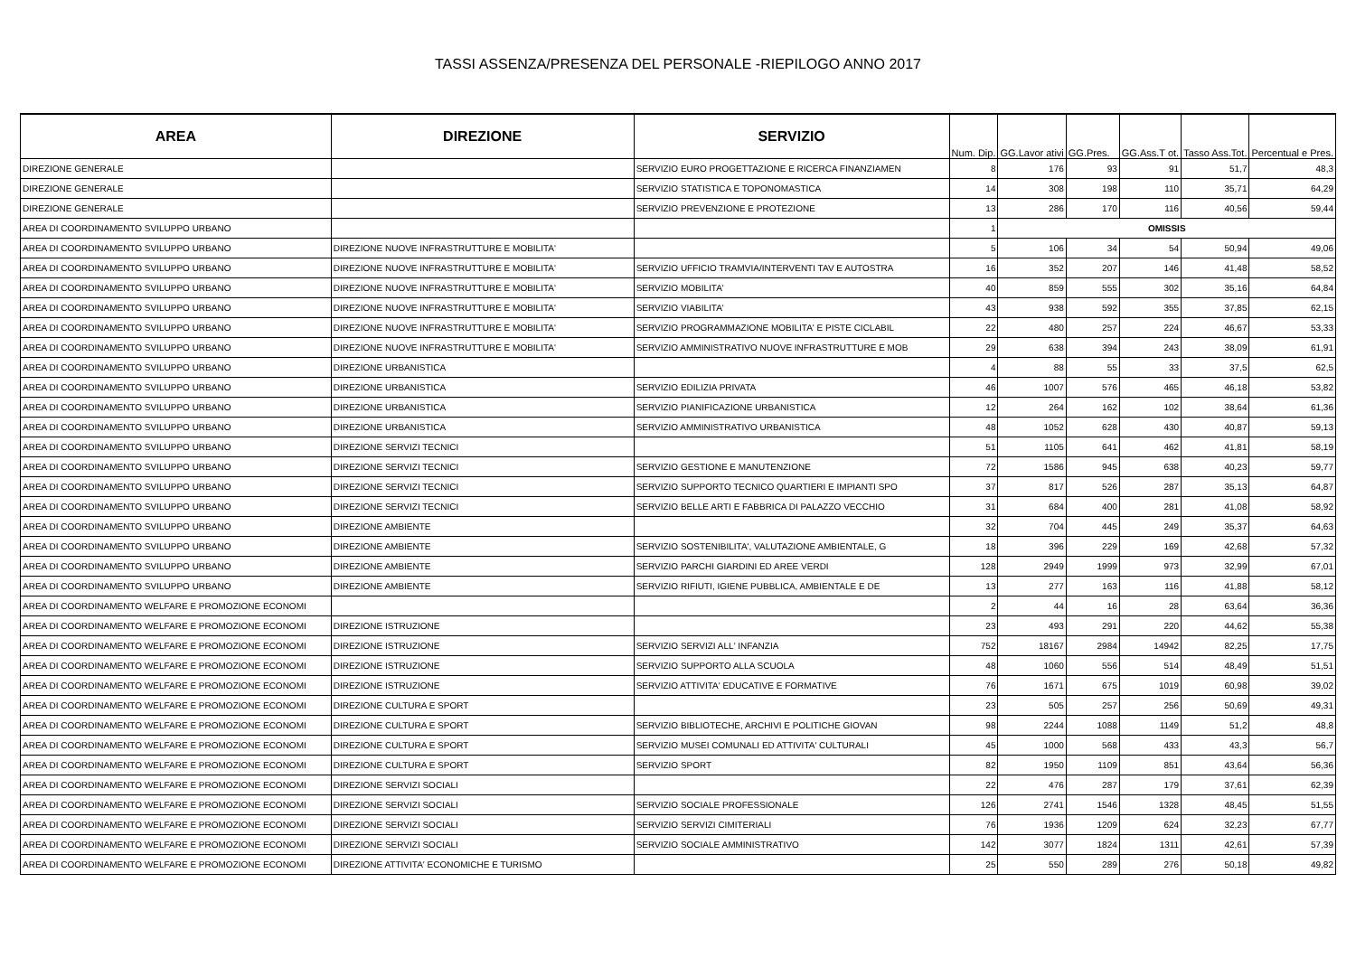TASSI ASSENZA/PRESENZA DEL PERSONALE -RIEPILOGO ANNO 2017
| AREA | DIREZIONE | SERVIZIO | Num. Dip. | GG.Lavor ativi | GG.Pres. | GG.Ass.T ot. | Tasso Ass.Tot. | Percentual e Pres. |
| --- | --- | --- | --- | --- | --- | --- | --- | --- |
| DIREZIONE GENERALE | | SERVIZIO EURO PROGETTAZIONE E RICERCA FINANZIAMEN | 8 | 176 | 93 | 91 | 51,7 | 48,3 |
| DIREZIONE GENERALE | | SERVIZIO STATISTICA E TOPONOMASTICA | 14 | 308 | 198 | 110 | 35,71 | 64,29 |
| DIREZIONE GENERALE | | SERVIZIO PREVENZIONE E PROTEZIONE | 13 | 286 | 170 | 116 | 40,56 | 59,44 |
| AREA DI COORDINAMENTO SVILUPPO URBANO | | | 1 | OMISSIS | | | | |
| AREA DI COORDINAMENTO SVILUPPO URBANO | DIREZIONE NUOVE INFRASTRUTTURE E MOBILITA' | | 5 | 106 | 34 | 54 | 50,94 | 49,06 |
| AREA DI COORDINAMENTO SVILUPPO URBANO | DIREZIONE NUOVE INFRASTRUTTURE E MOBILITA' | SERVIZIO UFFICIO TRAMVIA/INTERVENTI TAV E AUTOSTRA | 16 | 352 | 207 | 146 | 41,48 | 58,52 |
| AREA DI COORDINAMENTO SVILUPPO URBANO | DIREZIONE NUOVE INFRASTRUTTURE E MOBILITA' | SERVIZIO MOBILITA' | 40 | 859 | 555 | 302 | 35,16 | 64,84 |
| AREA DI COORDINAMENTO SVILUPPO URBANO | DIREZIONE NUOVE INFRASTRUTTURE E MOBILITA' | SERVIZIO VIABILITA' | 43 | 938 | 592 | 355 | 37,85 | 62,15 |
| AREA DI COORDINAMENTO SVILUPPO URBANO | DIREZIONE NUOVE INFRASTRUTTURE E MOBILITA' | SERVIZIO PROGRAMMAZIONE MOBILITA' E PISTE CICLABIL | 22 | 480 | 257 | 224 | 46,67 | 53,33 |
| AREA DI COORDINAMENTO SVILUPPO URBANO | DIREZIONE NUOVE INFRASTRUTTURE E MOBILITA' | SERVIZIO AMMINISTRATIVO NUOVE INFRASTRUTTURE E MOB | 29 | 638 | 394 | 243 | 38,09 | 61,91 |
| AREA DI COORDINAMENTO SVILUPPO URBANO | DIREZIONE URBANISTICA | | 4 | 88 | 55 | 33 | 37,5 | 62,5 |
| AREA DI COORDINAMENTO SVILUPPO URBANO | DIREZIONE URBANISTICA | SERVIZIO EDILIZIA PRIVATA | 46 | 1007 | 576 | 465 | 46,18 | 53,82 |
| AREA DI COORDINAMENTO SVILUPPO URBANO | DIREZIONE URBANISTICA | SERVIZIO PIANIFICAZIONE URBANISTICA | 12 | 264 | 162 | 102 | 38,64 | 61,36 |
| AREA DI COORDINAMENTO SVILUPPO URBANO | DIREZIONE URBANISTICA | SERVIZIO AMMINISTRATIVO URBANISTICA | 48 | 1052 | 628 | 430 | 40,87 | 59,13 |
| AREA DI COORDINAMENTO SVILUPPO URBANO | DIREZIONE SERVIZI TECNICI | | 51 | 1105 | 641 | 462 | 41,81 | 58,19 |
| AREA DI COORDINAMENTO SVILUPPO URBANO | DIREZIONE SERVIZI TECNICI | SERVIZIO GESTIONE E MANUTENZIONE | 72 | 1586 | 945 | 638 | 40,23 | 59,77 |
| AREA DI COORDINAMENTO SVILUPPO URBANO | DIREZIONE SERVIZI TECNICI | SERVIZIO SUPPORTO TECNICO QUARTIERI E IMPIANTI SPO | 37 | 817 | 526 | 287 | 35,13 | 64,87 |
| AREA DI COORDINAMENTO SVILUPPO URBANO | DIREZIONE SERVIZI TECNICI | SERVIZIO BELLE ARTI E FABBRICA DI PALAZZO VECCHIO | 31 | 684 | 400 | 281 | 41,08 | 58,92 |
| AREA DI COORDINAMENTO SVILUPPO URBANO | DIREZIONE AMBIENTE | | 32 | 704 | 445 | 249 | 35,37 | 64,63 |
| AREA DI COORDINAMENTO SVILUPPO URBANO | DIREZIONE AMBIENTE | SERVIZIO SOSTENIBILITA', VALUTAZIONE AMBIENTALE, G | 18 | 396 | 229 | 169 | 42,68 | 57,32 |
| AREA DI COORDINAMENTO SVILUPPO URBANO | DIREZIONE AMBIENTE | SERVIZIO PARCHI GIARDINI ED AREE VERDI | 128 | 2949 | 1999 | 973 | 32,99 | 67,01 |
| AREA DI COORDINAMENTO SVILUPPO URBANO | DIREZIONE AMBIENTE | SERVIZIO RIFIUTI, IGIENE PUBBLICA, AMBIENTALE E DE | 13 | 277 | 163 | 116 | 41,88 | 58,12 |
| AREA DI COORDINAMENTO WELFARE E PROMOZIONE ECONOMI | | | 2 | 44 | 16 | 28 | 63,64 | 36,36 |
| AREA DI COORDINAMENTO WELFARE E PROMOZIONE ECONOMI | DIREZIONE ISTRUZIONE | | 23 | 493 | 291 | 220 | 44,62 | 55,38 |
| AREA DI COORDINAMENTO WELFARE E PROMOZIONE ECONOMI | DIREZIONE ISTRUZIONE | SERVIZIO SERVIZI ALL' INFANZIA | 752 | 18167 | 2984 | 14942 | 82,25 | 17,75 |
| AREA DI COORDINAMENTO WELFARE E PROMOZIONE ECONOMI | DIREZIONE ISTRUZIONE | SERVIZIO SUPPORTO ALLA SCUOLA | 48 | 1060 | 556 | 514 | 48,49 | 51,51 |
| AREA DI COORDINAMENTO WELFARE E PROMOZIONE ECONOMI | DIREZIONE ISTRUZIONE | SERVIZIO ATTIVITA' EDUCATIVE E FORMATIVE | 76 | 1671 | 675 | 1019 | 60,98 | 39,02 |
| AREA DI COORDINAMENTO WELFARE E PROMOZIONE ECONOMI | DIREZIONE CULTURA E SPORT | | 23 | 505 | 257 | 256 | 50,69 | 49,31 |
| AREA DI COORDINAMENTO WELFARE E PROMOZIONE ECONOMI | DIREZIONE CULTURA E SPORT | SERVIZIO BIBLIOTECHE, ARCHIVI E POLITICHE GIOVAN | 98 | 2244 | 1088 | 1149 | 51,2 | 48,8 |
| AREA DI COORDINAMENTO WELFARE E PROMOZIONE ECONOMI | DIREZIONE CULTURA E SPORT | SERVIZIO MUSEI COMUNALI ED ATTIVITA' CULTURALI | 45 | 1000 | 568 | 433 | 43,3 | 56,7 |
| AREA DI COORDINAMENTO WELFARE E PROMOZIONE ECONOMI | DIREZIONE CULTURA E SPORT | SERVIZIO SPORT | 82 | 1950 | 1109 | 851 | 43,64 | 56,36 |
| AREA DI COORDINAMENTO WELFARE E PROMOZIONE ECONOMI | DIREZIONE SERVIZI SOCIALI | | 22 | 476 | 287 | 179 | 37,61 | 62,39 |
| AREA DI COORDINAMENTO WELFARE E PROMOZIONE ECONOMI | DIREZIONE SERVIZI SOCIALI | SERVIZIO SOCIALE PROFESSIONALE | 126 | 2741 | 1546 | 1328 | 48,45 | 51,55 |
| AREA DI COORDINAMENTO WELFARE E PROMOZIONE ECONOMI | DIREZIONE SERVIZI SOCIALI | SERVIZIO SERVIZI CIMITERIALI | 76 | 1936 | 1209 | 624 | 32,23 | 67,77 |
| AREA DI COORDINAMENTO WELFARE E PROMOZIONE ECONOMI | DIREZIONE SERVIZI SOCIALI | SERVIZIO SOCIALE AMMINISTRATIVO | 142 | 3077 | 1824 | 1311 | 42,61 | 57,39 |
| AREA DI COORDINAMENTO WELFARE E PROMOZIONE ECONOMI | DIREZIONE ATTIVITA' ECONOMICHE E TURISMO | | 25 | 550 | 289 | 276 | 50,18 | 49,82 |